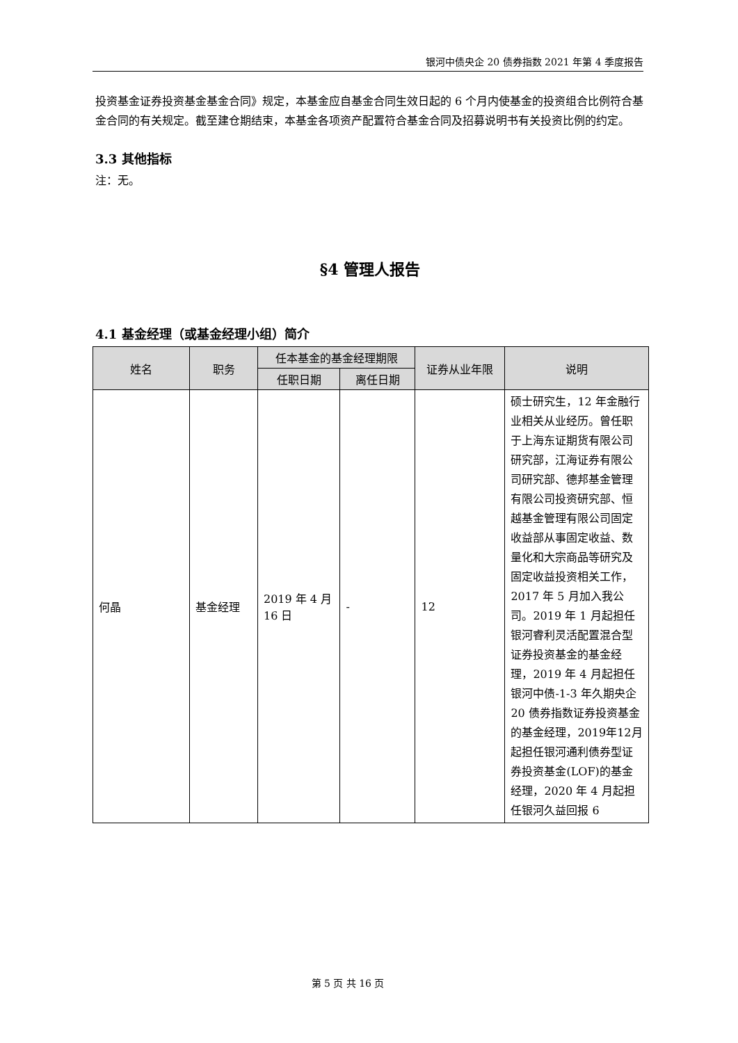银河中债央企 20 债券指数 2021 年第 4 季度报告
投资基金证券投资基金基金合同》规定，本基金应自基金合同生效日起的 6 个月内使基金的投资组合比例符合基金合同的有关规定。截至建仓期结束，本基金各项资产配置符合基金合同及招募说明书有关投资比例的约定。
3.3 其他指标
注：无。
§4 管理人报告
4.1 基金经理（或基金经理小组）简介
| 姓名 | 职务 | 任本基金的基金经理期限 | | 证券从业年限 | 说明 |
| --- | --- | --- | --- | --- | --- |
| | | 任职日期 | 离任日期 | | |
| 何晶 | 基金经理 | 2019 年 4 月 16 日 | - | 12 | 硕士研究生，12 年金融行业相关从业经历。曾任职于上海东证期货有限公司研究部，江海证券有限公司研究部、德邦基金管理有限公司投资研究部、恒越基金管理有限公司固定收益部从事固定收益、数量化和大宗商品等研究及固定收益投资相关工作，2017 年 5 月加入我公司。2019 年 1 月起担任银河睿利灵活配置混合型证券投资基金的基金经理，2019 年 4 月起担任银河中债-1-3 年久期央企 20 债券指数证券投资基金的基金经理，2019年12月起担任银河通利债券型证券投资基金(LOF)的基金经理，2020 年 4 月起担任银河久益回报 6 |
第 5 页 共 16 页